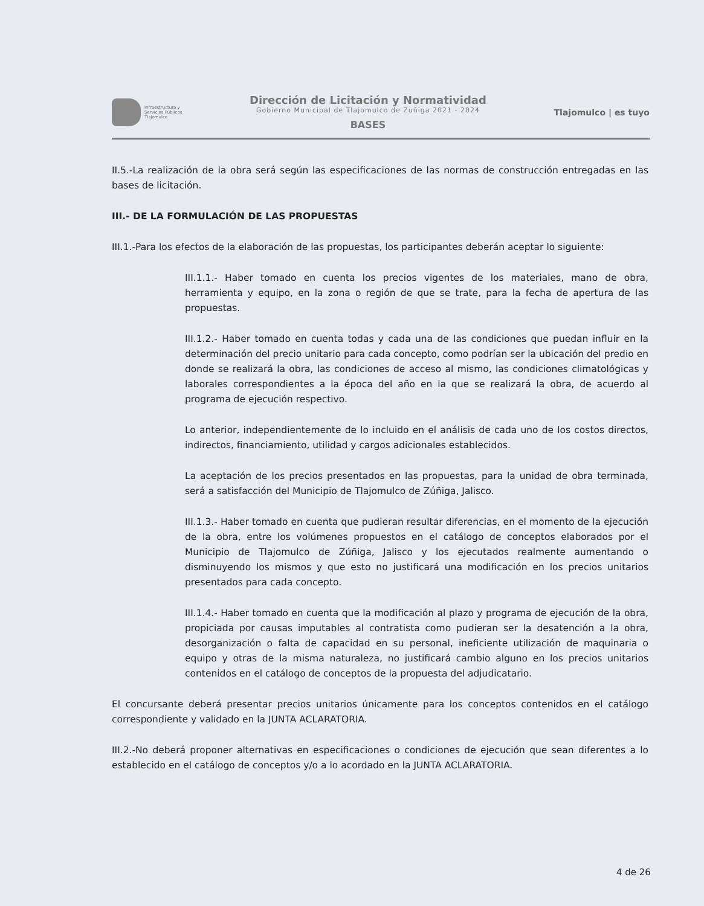Infraestructura y
Servicios Públicos
Tlajomulco
Dirección de Licitación y Normatividad
Gobierno Municipal de Tlajomulco de Zuñiga 2021 - 2024
BASES
Tlajomulco | es tuyo
II.5.-La realización de la obra será según las especificaciones de las normas de construcción entregadas en las bases de licitación.
III.- DE LA FORMULACIÓN DE LAS PROPUESTAS
III.1.-Para los efectos de la elaboración de las propuestas, los participantes deberán aceptar lo siguiente:
III.1.1.- Haber tomado en cuenta los precios vigentes de los materiales, mano de obra, herramienta y equipo, en la zona o región de que se trate, para la fecha de apertura de las propuestas.
III.1.2.- Haber tomado en cuenta todas y cada una de las condiciones que puedan influir en la determinación del precio unitario para cada concepto, como podrían ser la ubicación del predio en donde se realizará la obra, las condiciones de acceso al mismo, las condiciones climatológicas y laborales correspondientes a la época del año en la que se realizará la obra, de acuerdo al programa de ejecución respectivo.
Lo anterior, independientemente de lo incluido en el análisis de cada uno de los costos directos, indirectos, financiamiento, utilidad y cargos adicionales establecidos.
La aceptación de los precios presentados en las propuestas, para la unidad de obra terminada, será a satisfacción del Municipio de Tlajomulco de Zúñiga, Jalisco.
III.1.3.- Haber tomado en cuenta que pudieran resultar diferencias, en el momento de la ejecución de la obra, entre los volúmenes propuestos en el catálogo de conceptos elaborados por el Municipio de Tlajomulco de Zúñiga, Jalisco y los ejecutados realmente aumentando o disminuyendo los mismos y que esto no justificará una modificación en los precios unitarios presentados para cada concepto.
III.1.4.- Haber tomado en cuenta que la modificación al plazo y programa de ejecución de la obra, propiciada por causas imputables al contratista como pudieran ser la desatención a la obra, desorganización o falta de capacidad en su personal, ineficiente utilización de maquinaria o equipo y otras de la misma naturaleza, no justificará cambio alguno en los precios unitarios contenidos en el catálogo de conceptos de la propuesta del adjudicatario.
El concursante deberá presentar precios unitarios únicamente para los conceptos contenidos en el catálogo correspondiente y validado en la JUNTA ACLARATORIA.
III.2.-No deberá proponer alternativas en especificaciones o condiciones de ejecución que sean diferentes a lo establecido en el catálogo de conceptos y/o a lo acordado en la JUNTA ACLARATORIA.
4 de 26